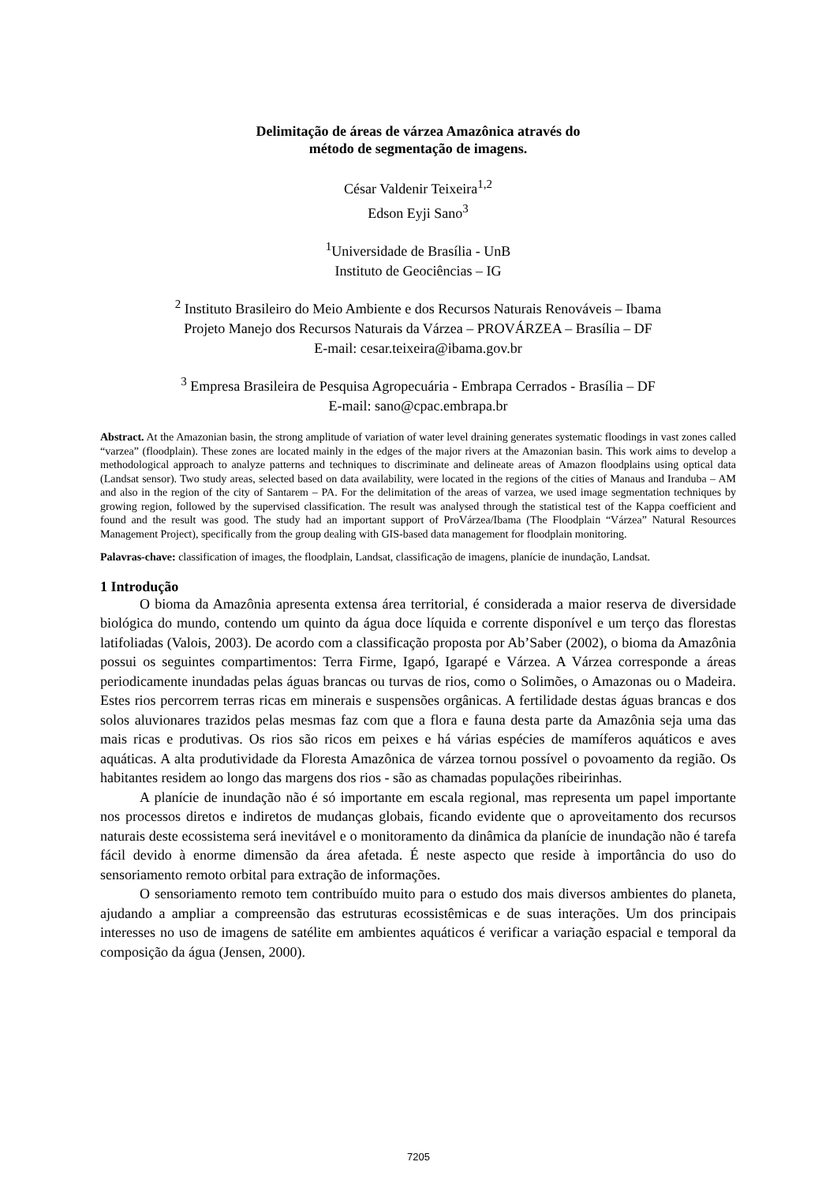Delimitação de áreas de várzea Amazônica através do
método de segmentação de imagens.
César Valdenir Teixeira<sup>1,2</sup>
Edson Eyji Sano<sup>3</sup>
<sup>1</sup> Universidade de Brasília - UnB
Instituto de Geociências – IG
<sup>2</sup> Instituto Brasileiro do Meio Ambiente e dos Recursos Naturais Renováveis – Ibama
Projeto Manejo dos Recursos Naturais da Várzea – PROVÁRZEA – Brasília – DF
E-mail: cesar.teixeira@ibama.gov.br
<sup>3</sup> Empresa Brasileira de Pesquisa Agropecuária - Embrapa Cerrados - Brasília – DF
E-mail: sano@cpac.embrapa.br
Abstract. At the Amazonian basin, the strong amplitude of variation of water level draining generates systematic floodings in vast zones called “varzea” (floodplain). These zones are located mainly in the edges of the major rivers at the Amazonian basin. This work aims to develop a methodological approach to analyze patterns and techniques to discriminate and delineate areas of Amazon floodplains using optical data (Landsat sensor). Two study areas, selected based on data availability, were located in the regions of the cities of Manaus and Iranduba – AM and also in the region of the city of Santarem – PA. For the delimitation of the areas of varzea, we used image segmentation techniques by growing region, followed by the supervised classification. The result was analysed through the statistical test of the Kappa coefficient and found and the result was good. The study had an important support of ProVárzea/Ibama (The Floodplain “Várzea” Natural Resources Management Project), specifically from the group dealing with GIS-based data management for floodplain monitoring.
Palavras-chave: classification of images, the floodplain, Landsat, classificação de imagens, planície de inundação, Landsat.
1 Introdução
O bioma da Amazônia apresenta extensa área territorial, é considerada a maior reserva de diversidade biológica do mundo, contendo um quinto da água doce líquida e corrente disponível e um terço das florestas latifoliadas (Valois, 2003). De acordo com a classificação proposta por Ab’Saber (2002), o bioma da Amazônia possui os seguintes compartimentos: Terra Firme, Igapó, Igarapé e Várzea. A Várzea corresponde a áreas periodicamente inundadas pelas águas brancas ou turvas de rios, como o Solimões, o Amazonas ou o Madeira. Estes rios percorrem terras ricas em minerais e suspensões orgânicas. A fertilidade destas águas brancas e dos solos aluvionares trazidos pelas mesmas faz com que a flora e fauna desta parte da Amazônia seja uma das mais ricas e produtivas. Os rios são ricos em peixes e há várias espécies de mamíferos aquáticos e aves aquáticas. A alta produtividade da Floresta Amazônica de várzea tornou possível o povoamento da região. Os habitantes residem ao longo das margens dos rios - são as chamadas populações ribeirinhas.
A planície de inundação não é só importante em escala regional, mas representa um papel importante nos processos diretos e indiretos de mudanças globais, ficando evidente que o aproveitamento dos recursos naturais deste ecossistema será inevitável e o monitoramento da dinâmica da planície de inundação não é tarefa fácil devido à enorme dimensão da área afetada. É neste aspecto que reside à importância do uso do sensoriamento remoto orbital para extração de informações.
O sensoriamento remoto tem contribuído muito para o estudo dos mais diversos ambientes do planeta, ajudando a ampliar a compreensão das estruturas ecossistêmicas e de suas interações. Um dos principais interesses no uso de imagens de satélite em ambientes aquáticos é verificar a variação espacial e temporal da composição da água (Jensen, 2000).
7205